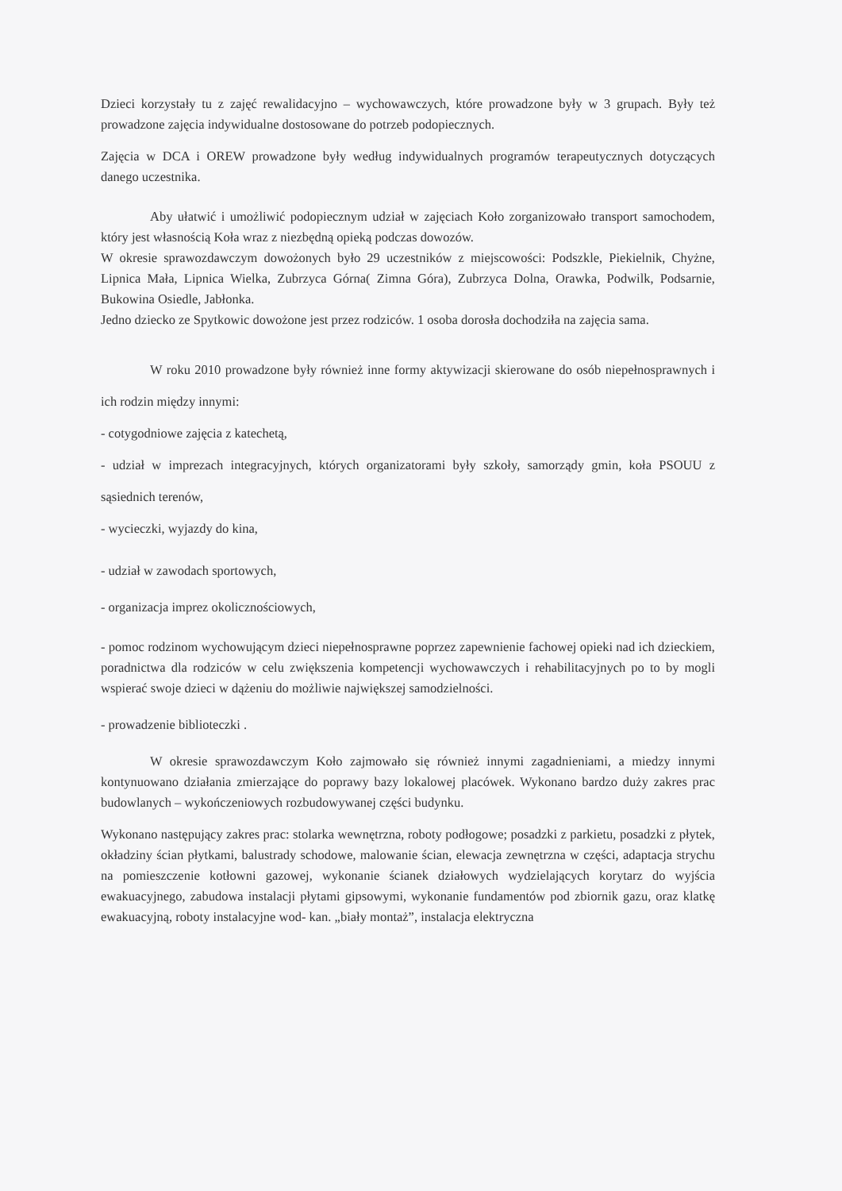Dzieci korzystały tu z zajęć rewalidacyjno – wychowawczych, które prowadzone były w 3 grupach. Były też prowadzone zajęcia indywidualne dostosowane do potrzeb podopiecznych.
Zajęcia w DCA i OREW prowadzone były według indywidualnych programów terapeutycznych dotyczących danego uczestnika.
Aby ułatwić i umożliwić podopiecznym udział w zajęciach Koło zorganizowało transport samochodem, który jest własnością Koła wraz z niezbędną opieką podczas dowozów.
W okresie sprawozdawczym dowożonych było 29 uczestników z miejscowości: Podszkle, Piekielnik, Chyżne, Lipnica Mała, Lipnica Wielka, Zubrzyca Górna( Zimna Góra), Zubrzyca Dolna, Orawka, Podwilk, Podsarnie, Bukowina Osiedle, Jabłonka.
Jedno dziecko ze Spytkowic dowożone jest przez rodziców. 1 osoba dorosła dochodziła na zajęcia sama.
W roku 2010 prowadzone były również inne formy aktywizacji skierowane do osób niepełnosprawnych i ich rodzin między innymi:
- cotygodniowe zajęcia z katechetą,
- udział w imprezach integracyjnych, których organizatorami były szkoły, samorządy gmin, koła PSOUU z sąsiednich terenów,
- wycieczki, wyjazdy do kina,
- udział w zawodach sportowych,
- organizacja imprez okolicznościowych,
- pomoc rodzinom wychowującym dzieci niepełnosprawne poprzez zapewnienie fachowej opieki nad ich dzieckiem, poradnictwa dla rodziców w celu zwiększenia kompetencji wychowawczych i rehabilitacyjnych po to by mogli wspierać swoje dzieci w dążeniu do możliwie największej samodzielności.
- prowadzenie biblioteczki .
W okresie sprawozdawczym Koło zajmowało się również innymi zagadnieniami, a miedzy innymi kontynuowano działania zmierzające do poprawy bazy lokalowej placówek. Wykonano bardzo duży zakres prac budowlanych – wykończeniowych rozbudowywanej części budynku.
Wykonano następujący zakres prac: stolarka wewnętrzna, roboty podłogowe; posadzki z parkietu, posadzki z płytek, okładziny ścian płytkami, balustrady schodowe, malowanie ścian, elewacja zewnętrzna w części, adaptacja strychu na pomieszczenie kotłowni gazowej, wykonanie ścianek działowych wydzielających korytarz do wyjścia ewakuacyjnego, zabudowa instalacji płytami gipsowymi, wykonanie fundamentów pod zbiornik gazu, oraz klatkę ewakuacyjną, roboty instalacyjne wod- kan. „biały montaż”, instalacja elektryczna